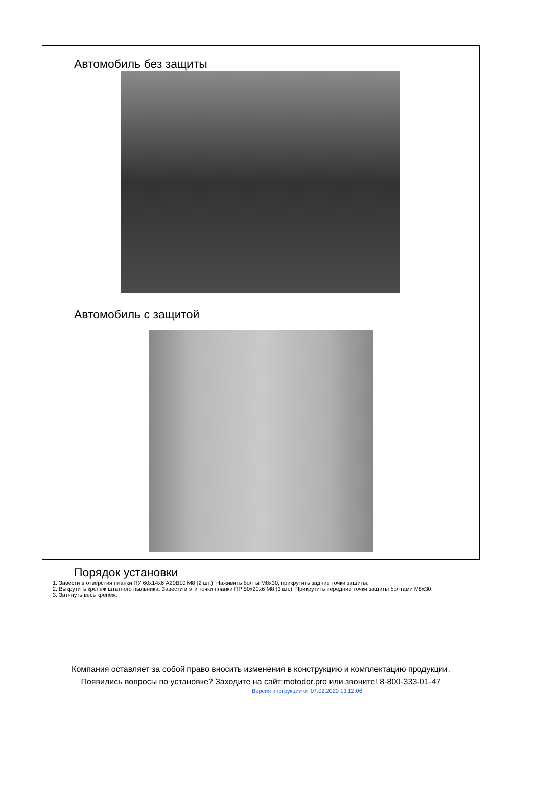Автомобиль без защиты
Автомобиль с защитой
Порядок установки
1. Завести в отверстия планки ПУ 60х14х6 A20B10 М8 (2 шт.). Наживить болты М8х30, прикрутить задние точки защиты.
2. Выкрутить крепеж штатного пыльника. Завести в эти точки планки ПР 50х20х6 М8 (3 шт.). Прикрутить передние точки защиты болтами М8х30.
3. Затянуть весь крепеж.
Компания оставляет за собой право вносить изменения в конструкцию и комплектацию продукции.
Появились вопросы по установке? Заходите на сайт:motodor.pro или звоните! 8-800-333-01-47
Версия инструкции от 07.02.2020 13:12:06